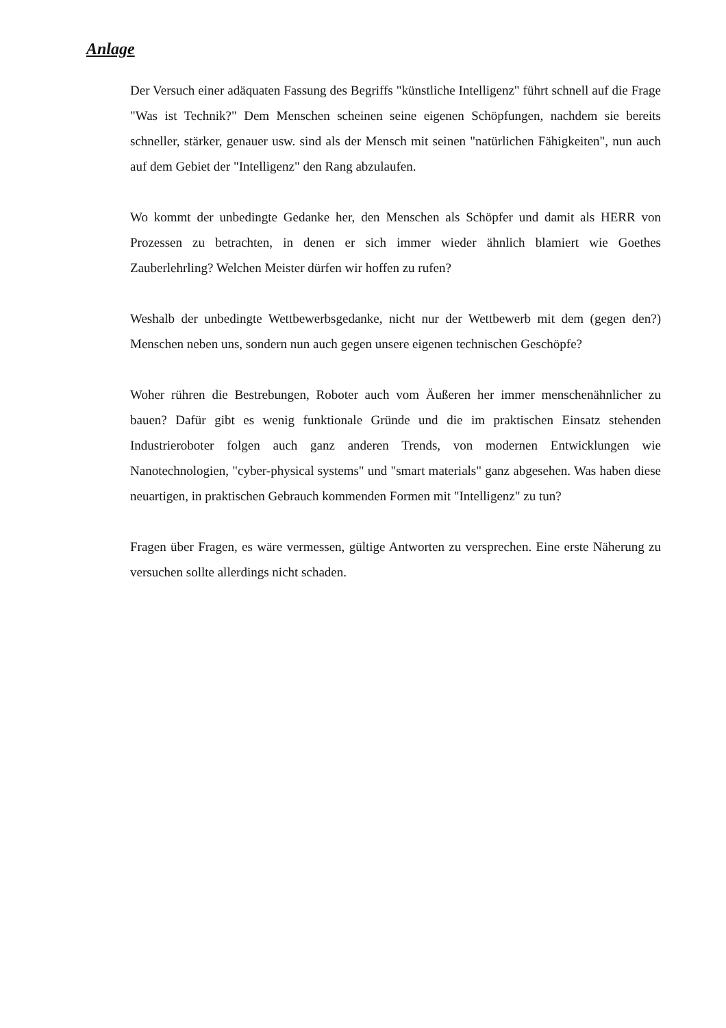Anlage
Der Versuch einer adäquaten Fassung des Begriffs "künstliche Intelligenz" führt schnell auf die Frage "Was ist Technik?" Dem Menschen scheinen seine eigenen Schöpfungen, nachdem sie bereits schneller, stärker, genauer usw. sind als der Mensch mit seinen "natürlichen Fähigkeiten", nun auch auf dem Gebiet der "Intelligenz" den Rang abzulaufen.
Wo kommt der unbedingte Gedanke her, den Menschen als Schöpfer und damit als HERR von Prozessen zu betrachten, in denen er sich immer wieder ähnlich blamiert wie Goethes Zauberlehrling? Welchen Meister dürfen wir hoffen zu rufen?
Weshalb der unbedingte Wettbewerbsgedanke, nicht nur der Wettbewerb mit dem (gegen den?) Menschen neben uns, sondern nun auch gegen unsere eigenen technischen Geschöpfe?
Woher rühren die Bestrebungen, Roboter auch vom Äußeren her immer menschenähnlicher zu bauen? Dafür gibt es wenig funktionale Gründe und die im praktischen Einsatz stehenden Industrieroboter folgen auch ganz anderen Trends, von modernen Entwicklungen wie Nanotechnologien, "cyber-physical systems" und "smart materials" ganz abgesehen. Was haben diese neuartigen, in praktischen Gebrauch kommenden Formen mit "Intelligenz" zu tun?
Fragen über Fragen, es wäre vermessen, gültige Antworten zu versprechen. Eine erste Näherung zu versuchen sollte allerdings nicht schaden.